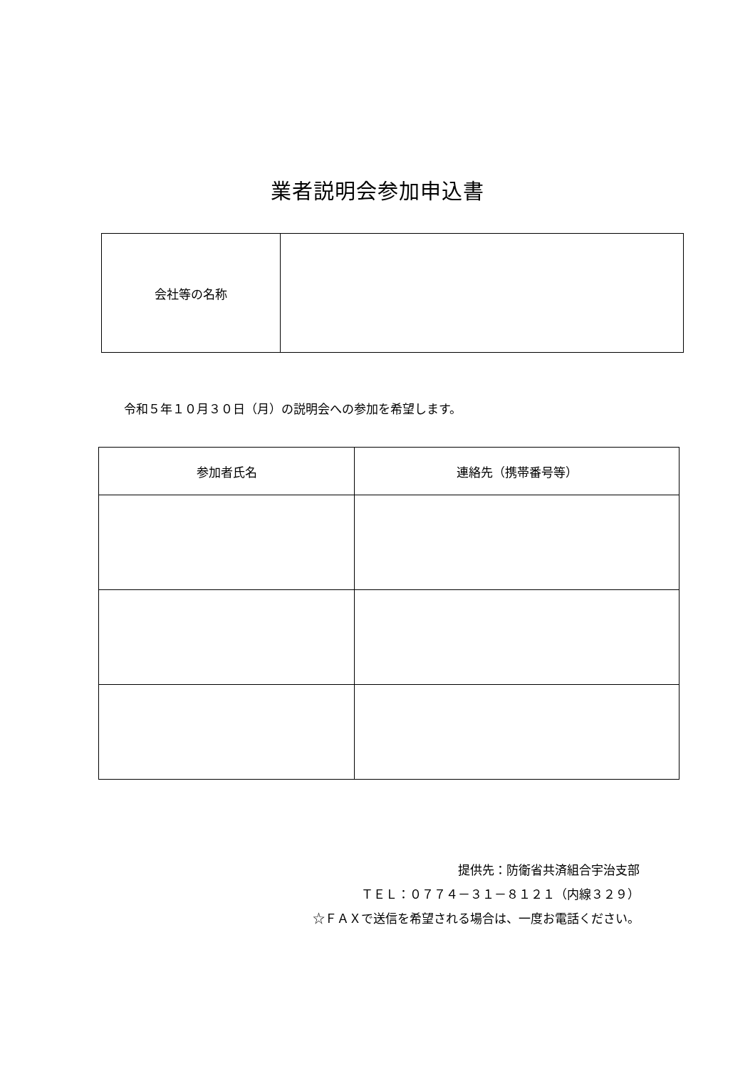業者説明会参加申込書
| 会社等の名称 | |
令和５年１０月３０日（月）の説明会への参加を希望します。
| 参加者氏名 | 連絡先（携帯番号等） |
| --- | --- |
提供先：防衛省共済組合宇治支部
ＴＥＬ：０７７４－３１－８１２１（内線３２９）
☆ＦＡＸで送信を希望される場合は、一度お電話ください。